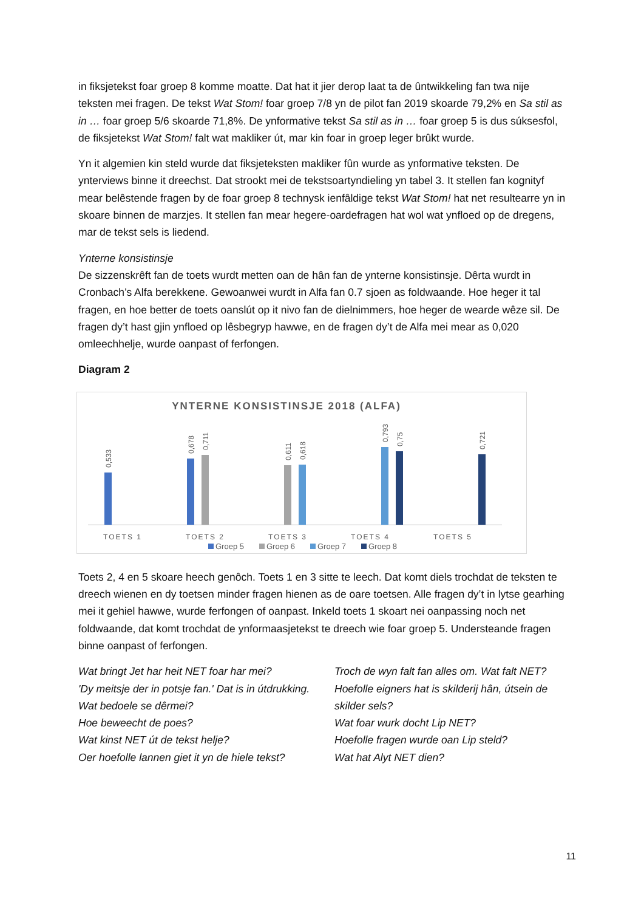in fiksjetekst foar groep 8 komme moatte. Dat hat it jier derop laat ta de ûntwikkeling fan twa nije teksten mei fragen. De tekst Wat Stom! foar groep 7/8 yn de pilot fan 2019 skoarde 79,2% en Sa stil as in … foar groep 5/6 skoarde 71,8%. De ynformative tekst Sa stil as in … foar groep 5 is dus súksesfol, de fiksjetekst Wat Stom! falt wat makliker út, mar kin foar in groep leger brûkt wurde.
Yn it algemien kin steld wurde dat fiksjeteksten makliker fûn wurde as ynformative teksten. De ynterviews binne it dreechst. Dat strookt mei de tekstsoartyndieling yn tabel 3. It stellen fan kognityf mear belêstende fragen by de foar groep 8 technysk ienfâldige tekst Wat Stom! hat net resultearre yn in skoare binnen de marzjes. It stellen fan mear hegere-oardefragen hat wol wat ynfloed op de dregens, mar de tekst sels is liedend.
Ynterne konsistinsje
De sizzenskrêft fan de toets wurdt metten oan de hân fan de ynterne konsistinsje. Dêrta wurdt in Cronbach’s Alfa berekkene. Gewoanwei wurdt in Alfa fan 0.7 sjoen as foldwaande. Hoe heger it tal fragen, en hoe better de toets oanslút op it nivo fan de dielnimmers, hoe heger de wearde wêze sil. De fragen dy’t hast gjin ynfloed op lêsbegryp hawwe, en de fragen dy’t de Alfa mei mear as 0,020 omleechhelje, wurde oanpast of ferfongen.
Diagram 2
YNTERNE KONSISTINSJE 2018 (ALFA)
0,533
0,678
0,711
0,611
0,618
0,793
0,75
0,721
TOETS 1
TOETS 2
TOETS 3
TOETS 4
TOETS 5
Groep 5
Groep 6
Groep 7
Groep 8
Toets 2, 4 en 5 skoare heech genôch. Toets 1 en 3 sitte te leech. Dat komt diels trochdat de teksten te dreech wienen en dy toetsen minder fragen hienen as de oare toetsen. Alle fragen dy’t in lytse gearhing mei it gehiel hawwe, wurde ferfongen of oanpast. Inkeld toets 1 skoart nei oanpassing noch net foldwaande, dat komt trochdat de ynformaasjetekst te dreech wie foar groep 5. Understeande fragen binne oanpast of ferfongen.
Wat bringt Jet har heit NET foar har mei?
'Dy meitsje der in potsje fan.' Dat is in útdrukking. Wat bedoele se dêrmei?
Hoe beweecht de poes?
Wat kinst NET út de tekst helje?
Oer hoefolle lannen giet it yn de hiele tekst?
Troch de wyn falt fan alles om. Wat falt NET?
Hoefolle eigners hat is skilderij hân, útsein de skilder sels?
Wat foar wurk docht Lip NET?
Hoefolle fragen wurde oan Lip steld?
Wat hat Alyt NET dien?
11